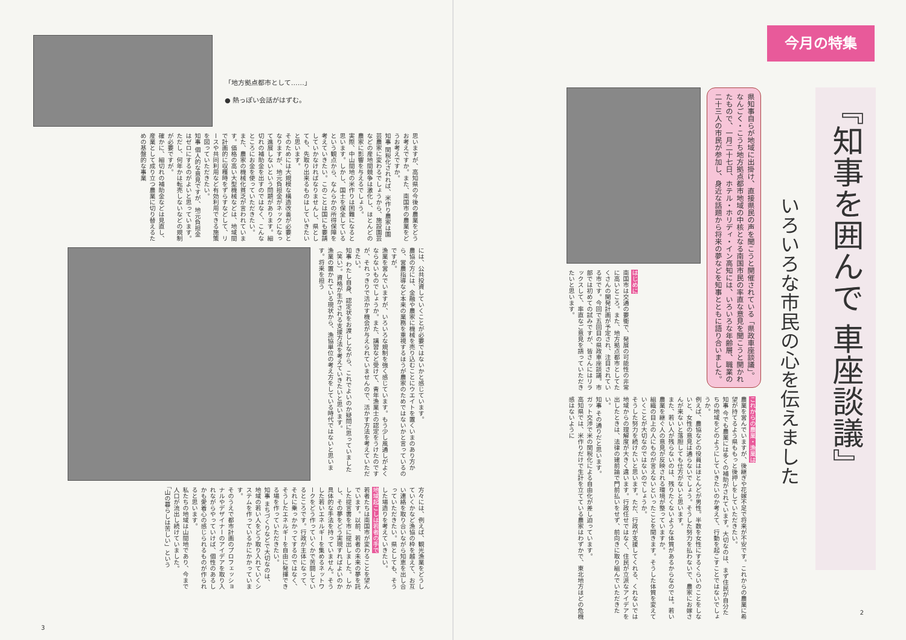「地方拠点都市として……」
● 熱っぽい会話がはずむ。
思いますが、高知県の今後の農業をどうお考えですか。また、南国市の農業をどうお考えですか。
知事 関税化されれば、米作り農家は園芸農家に変わるでしょうから、施設園芸などの産地間競争は激化し、ほとんどの農家に影響を与えるでしょう。
実際、中山間地の米作りは困難になると思います。しかし、国土を保全しているという観点から、なんらかの所得保障を考えていきたい。このことは国にも要請していかなければなりませんし、県としても、先取り出来るものはしていきたいと思います。
そのためには大規模な構造改善が必要となりますが、地元負担金がネックになって進展しないという問題があります。細切れの補助金を出すのではなく、こんなところにお金を使っていただきたい。
また、農家の機械化貧乏が言われています。価格の高い大型機械などは、地域間で計画的に収穫時をずらすなどして、リースや共同利用など有効利用できる施策を図っていただきたい。
知事 個人的な意見ですが、地元負担金はゼロにするのがよいと思っています。ただし、何年かは転売しないなどの規制が必要ですが。
確かに、細切れの補助金などは見直し、産業として成り立つ農業に切り替えるための基盤的な事業
には、公共投資していくことが必要ではないかと感じています。
農協の方には、金融や農家に機械を売り込むことにウエイトを置くいまのあり方から、営農指導など本来の業務を重視するほうが農家のためではないかと言っているのですが。
漁業を営んでいますが、いろいろな規制を強く感じています。もう少し風通しがよくならないものでしょうか。また、講習など受けて、青年漁業士の認定をうけたのですが、それっきりで活かす機会が与えられていませんので、活かす方法を考えていただきたい。
知事 わたし自身、認定状をお渡ししながら、これでよいのか疑問に思っていました（笑い）。資格が生かされる支援方法を考えていきたいと思います。
漁業の置かれている現状から、漁協単位の考え方をしている時代ではないと思います。将来を担う
方々には、例えば、観光漁業をどうしていくかなど漁協の枠を越えて、お互い連絡を取り合いながら知恵を出し合っていただきたい。県としても、そうした場造りを考えていきたい。
地域起こしは若者の手で
若者たちは南国市が変わることを望んでいます。以前、若者の未来の夢を託した提言書を市に提出しました。しかし、その夢をどう実現すればよいのか具体的な手法を持っていません。そうした若いエネルギーを集めるネットワークをどう作っていくかで苦闘しているところです。行政が主体になって、それに乗っかかってするのではなく、そうしたエネルギーを自由に発揮できる場を作っていただきたい。
知事 まちづくりなどで大切なのは、地域の若い人をどう取り入れていくシステムを作っているかにかかっています。
そのうえで都市計画のプロフェッショナルやデザイナーのアイデアを取り入れながらやっていけば、個性のあるしかも愛着心の感じられるものが作られると思います。
私たちの地域は山間地であり、今まで人口が流出し続けていました。
「山の暮らしは苦しい」という
3
今月の特集
『知事を囲んで 車座談議』
いろいろな市民の心を伝えました
県知事自らが地域に出掛け、直接県民の声を聞こうと開催されている「県政車座談議」。
なんごく・こうち地方拠点都市地域の中核となる南国市民の率直な意見を聞こうと開かれたもので、一月二十七日、ホテル・ホリディ・イン高知には、いろいろな年齢層、職業の二十三人の市民が参加し、身近な話題から将来の夢などを知事とともに語り合いました。
はじめに
南国市は交通の要衝で、発展の可能性の非常に高いところ。また、地方拠点都市としてたくさんの開発計画が予定され、注目されている市です。今回で五回目の県政車座談議。市部では初めての試みですが、皆さんにはリラックスして、率直なご意見を語っていただきたいと思います。
これからの農業・漁業は
農業を営んでいますが、後継ぎや花嫁不足で将来が不安です。これからの農業に希望が持てるよう県ももっと後押しをしていただきたい。
知事 今でも農業には多くの補助がされています。大切なのは、まず住民が自分たちの地域をどのようにしていきたいのか考えて、行動を起こすことではないでしょうか。
例えば、農協などの役員はほとんどが男性。半数を女性にするくらいのことをしないと、女性の意見は通らないでしょう。そうした努力を払わないで、農家にお嫁さんが来ないと落胆しても仕方がないと思います。
また、若い人が残らないのは、残りたくないような体質があるからなのでは。若い農業を継ぐ人の意見が反映される環境が整っていますか。
組織の目上の人にものが言えないといったことを聞きます。そうした体質を変えていくことが大切なのではないのでしょうか。
そうした努力を続けたいと思います。ただ、行政が支援してくれる、くれないでは地域からの理解度が大きく違います。行政任せではなく、住民が立派なアイデアを出したときは、法律の建前論で門前払いをせず、前向きに取り組んでいただきたい。
知事 その通りだと思います。
ガット交渉で米の関税化による自由化が差し迫っています。
高知県では、米作りだけで生計を立てている農家はわずかで、東北地方ほどの危機感はないように
2